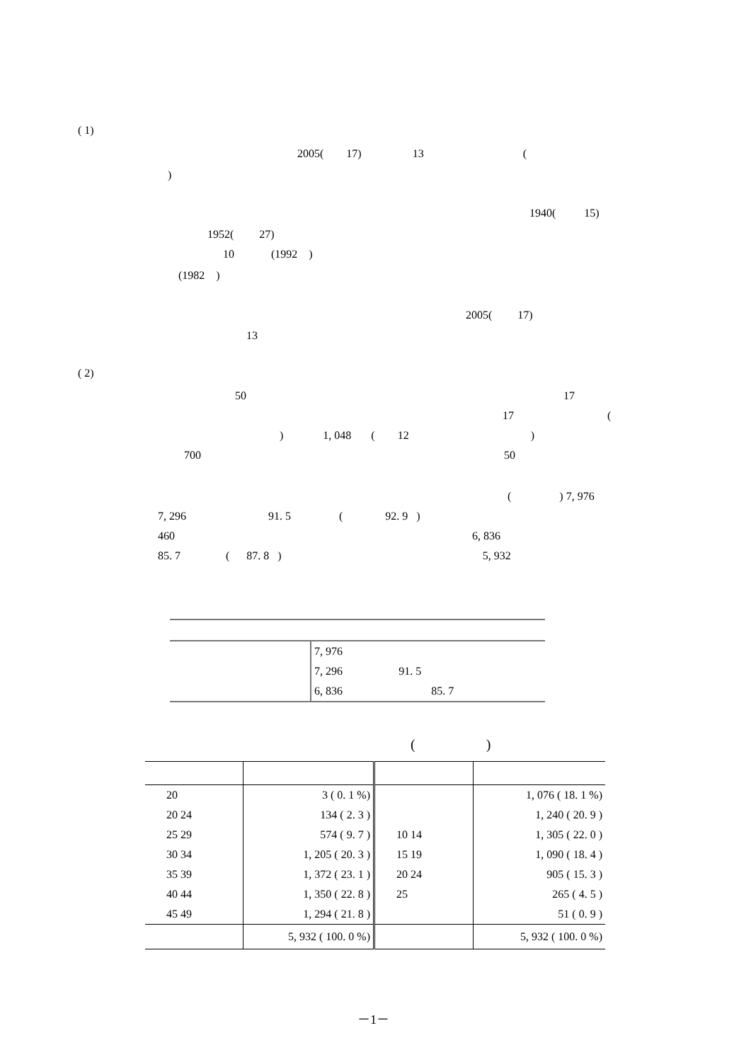( 1)
2005( 17) 13 (
)
1940( 15)
1952( 27)
10 (1992 )
(1982 )
2005( 17)
13
( 2)
50 17
17 (
) 1, 048 ( 12 )
700 50
( ) 7, 976
7, 296 91. 5 ( 92. 9 )
460 6, 836
85. 7 ( 87. 8 ) 5, 932
| | 7, 976 | |
| | 7, 296 | 91. 5 |
| | 6, 836 | 85. 7 |
( )
| 20 | 3 ( 0. 1 %) | | 1, 076 ( 18. 1 %) |
| 20 24 | 134 ( 2. 3 ) | | 1, 240 ( 20. 9 ) |
| 25 29 | 574 ( 9. 7 ) | 10 14 | 1, 305 ( 22. 0 ) |
| 30 34 | 1, 205 ( 20. 3 ) | 15 19 | 1, 090 ( 18. 4 ) |
| 35 39 | 1, 372 ( 23. 1 ) | 20 24 | 905 ( 15. 3 ) |
| 40 44 | 1, 350 ( 22. 8 ) | 25 | 265 ( 4. 5 ) |
| 45 49 | 1, 294 ( 21. 8 ) | | 51 ( 0. 9 ) |
| | 5, 932 ( 100. 0 %) | | 5, 932 ( 100. 0 %) |
－1－